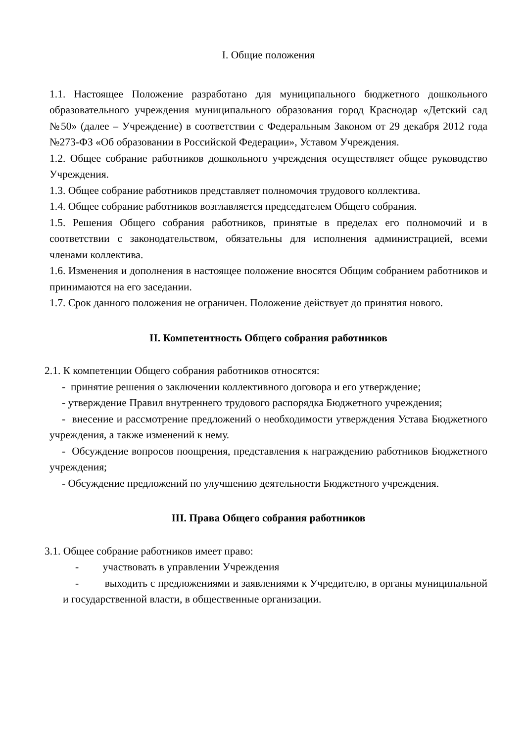I. Общие положения
1.1. Настоящее Положение разработано для муниципального бюджетного дошкольного образовательного учреждения муниципального образования город Краснодар «Детский сад №50» (далее – Учреждение) в соответствии с Федеральным Законом от 29 декабря 2012 года №273-ФЗ «Об образовании в Российской Федерации», Уставом Учреждения.
1.2. Общее собрание работников дошкольного учреждения осуществляет общее руководство Учреждения.
1.3. Общее собрание работников представляет полномочия трудового коллектива.
1.4. Общее собрание работников возглавляется председателем Общего собрания.
1.5. Решения Общего собрания работников, принятые в пределах его полномочий и в соответствии с законодательством, обязательны для исполнения администрацией, всеми членами коллектива.
1.6. Изменения и дополнения в настоящее положение вносятся Общим собранием работников и принимаются на его заседании.
1.7. Срок данного положения не ограничен. Положение действует до принятия нового.
II. Компетентность Общего собрания работников
2.1. К компетенции Общего собрания работников относятся:
- принятие решения о заключении коллективного договора и его утверждение;
- утверждение Правил внутреннего трудового распорядка Бюджетного учреждения;
- внесение и рассмотрение предложений о необходимости утверждения Устава Бюджетного учреждения, а также изменений к нему.
- Обсуждение вопросов поощрения, представления к награждению работников Бюджетного учреждения;
- Обсуждение предложений по улучшению деятельности Бюджетного учреждения.
III. Права Общего собрания работников
3.1. Общее собрание работников имеет право:
- участвовать в управлении Учреждения
- выходить с предложениями и заявлениями к Учредителю, в органы муниципальной и государственной власти, в общественные организации.